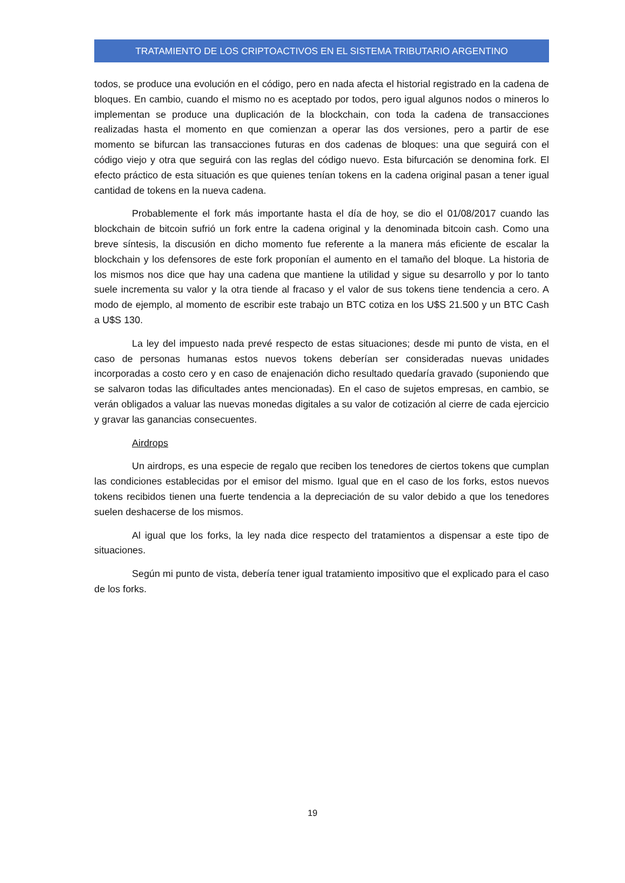TRATAMIENTO DE LOS CRIPTOACTIVOS EN EL SISTEMA TRIBUTARIO ARGENTINO
todos, se produce una evolución en el código, pero en nada afecta el historial registrado en la cadena de bloques. En cambio, cuando el mismo no es aceptado por todos, pero igual algunos nodos o mineros lo implementan se produce una duplicación de la blockchain, con toda la cadena de transacciones realizadas hasta el momento en que comienzan a operar las dos versiones, pero a partir de ese momento se bifurcan las transacciones futuras en dos cadenas de bloques: una que seguirá con el código viejo y otra que seguirá con las reglas del código nuevo. Esta bifurcación se denomina fork. El efecto práctico de esta situación es que quienes tenían tokens en la cadena original pasan a tener igual cantidad de tokens en la nueva cadena.
Probablemente el fork más importante hasta el día de hoy, se dio el 01/08/2017 cuando las blockchain de bitcoin sufrió un fork entre la cadena original y la denominada bitcoin cash. Como una breve síntesis, la discusión en dicho momento fue referente a la manera más eficiente de escalar la blockchain y los defensores de este fork proponían el aumento en el tamaño del bloque. La historia de los mismos nos dice que hay una cadena que mantiene la utilidad y sigue su desarrollo y por lo tanto suele incrementa su valor y la otra tiende al fracaso y el valor de sus tokens tiene tendencia a cero. A modo de ejemplo, al momento de escribir este trabajo un BTC cotiza en los U$S 21.500 y un BTC Cash a U$S 130.
La ley del impuesto nada prevé respecto de estas situaciones; desde mi punto de vista, en el caso de personas humanas estos nuevos tokens deberían ser consideradas nuevas unidades incorporadas a costo cero y en caso de enajenación dicho resultado quedaría gravado (suponiendo que se salvaron todas las dificultades antes mencionadas). En el caso de sujetos empresas, en cambio, se verán obligados a valuar las nuevas monedas digitales a su valor de cotización al cierre de cada ejercicio y gravar las ganancias consecuentes.
Airdrops
Un airdrops, es una especie de regalo que reciben los tenedores de ciertos tokens que cumplan las condiciones establecidas por el emisor del mismo. Igual que en el caso de los forks, estos nuevos tokens recibidos tienen una fuerte tendencia a la depreciación de su valor debido a que los tenedores suelen deshacerse de los mismos.
Al igual que los forks, la ley nada dice respecto del tratamientos a dispensar a este tipo de situaciones.
Según mi punto de vista, debería tener igual tratamiento impositivo que el explicado para el caso de los forks.
19